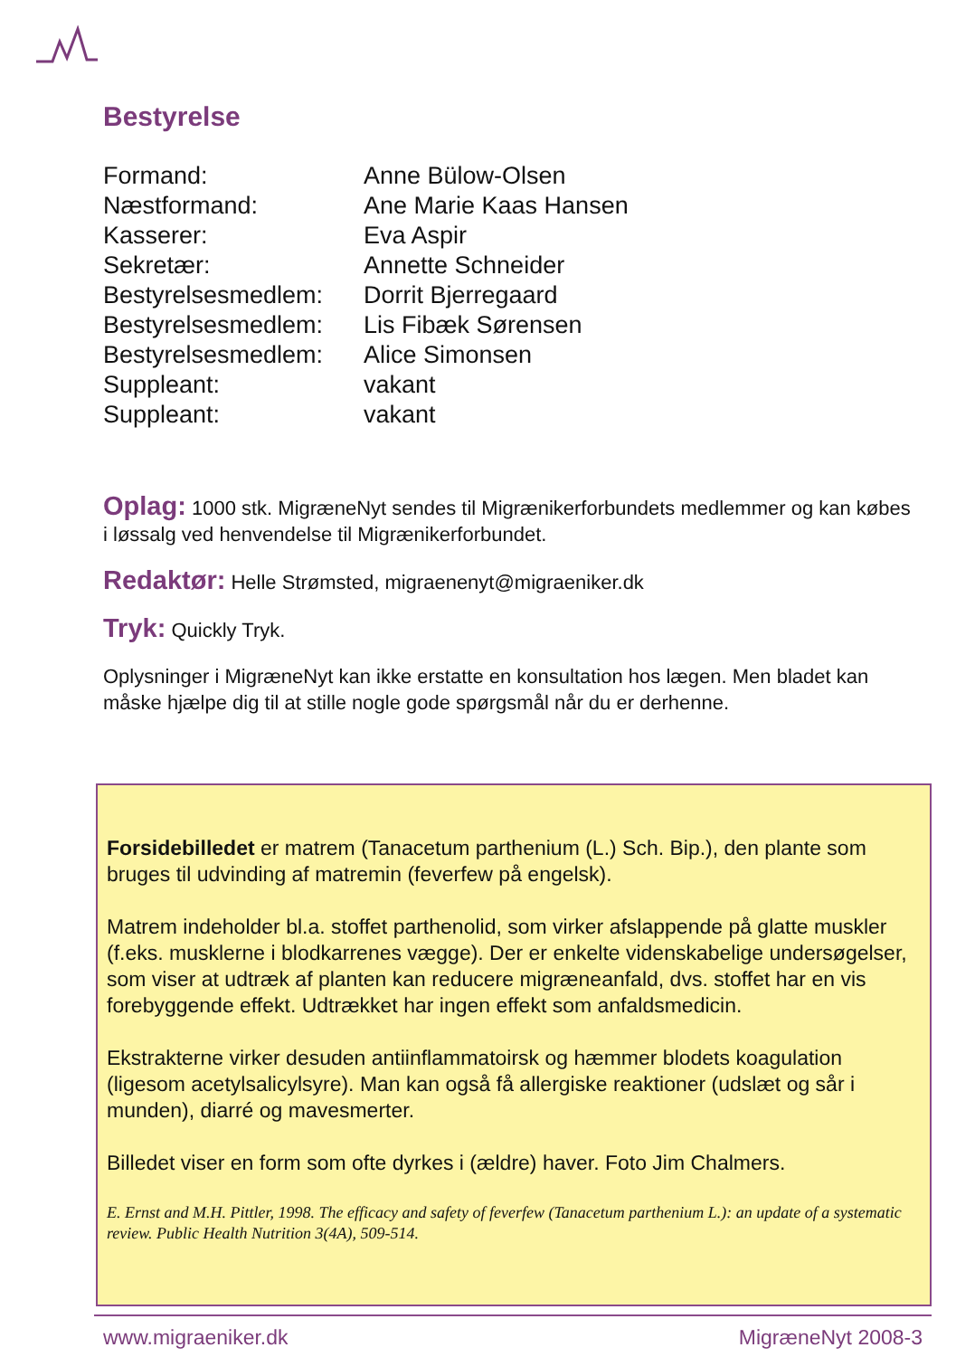Bestyrelse
| Formand: | Anne Bülow-Olsen |
| Næstformand: | Ane Marie Kaas Hansen |
| Kasserer: | Eva Aspir |
| Sekretær: | Annette Schneider |
| Bestyrelsesmedlem: | Dorrit Bjerregaard |
| Bestyrelsesmedlem: | Lis Fibæk Sørensen |
| Bestyrelsesmedlem: | Alice Simonsen |
| Suppleant: | vakant |
| Suppleant: | vakant |
Oplag: 1000 stk. MigræneNyt sendes til Migrænikerforbundets medlemmer og kan købes i løssalg ved henvendelse til Migrænikerforbundet.
Redaktør: Helle Strømsted, migraenenyt@migraeniker.dk
Tryk: Quickly Tryk.
Oplysninger i MigræneNyt kan ikke erstatte en konsultation hos lægen. Men bladet kan måske hjælpe dig til at stille nogle gode spørgsmål når du er derhenne.
Forsidebilledet er matrem (Tanacetum parthenium (L.) Sch. Bip.), den plante som bruges til udvinding af matremin (feverfew på engelsk).
Matrem indeholder bl.a. stoffet parthenolid, som virker afslappende på glatte muskler (f.eks. musklerne i blodkarrenes vægge). Der er enkelte videnskabelige undersøgelser, som viser at udtræk af planten kan reducere migræneanfald, dvs. stoffet har en vis forebyggende effekt. Udtrækket har ingen effekt som anfaldsmedicin.
Ekstrakterne virker desuden antiinflammatoirsk og hæmmer blodets koagulation (ligesom acetylsalicylsyre). Man kan også få allergiske reaktioner (udslæt og sår i munden), diarré og mavesmerter.
Billedet viser en form som ofte dyrkes i (ældre) haver. Foto Jim Chalmers.
E. Ernst and M.H. Pittler, 1998. The efficacy and safety of feverfew (Tanacetum parthenium L.): an update of a systematic review. Public Health Nutrition 3(4A), 509-514.
www.migraeniker.dk MigræneNyt 2008-3